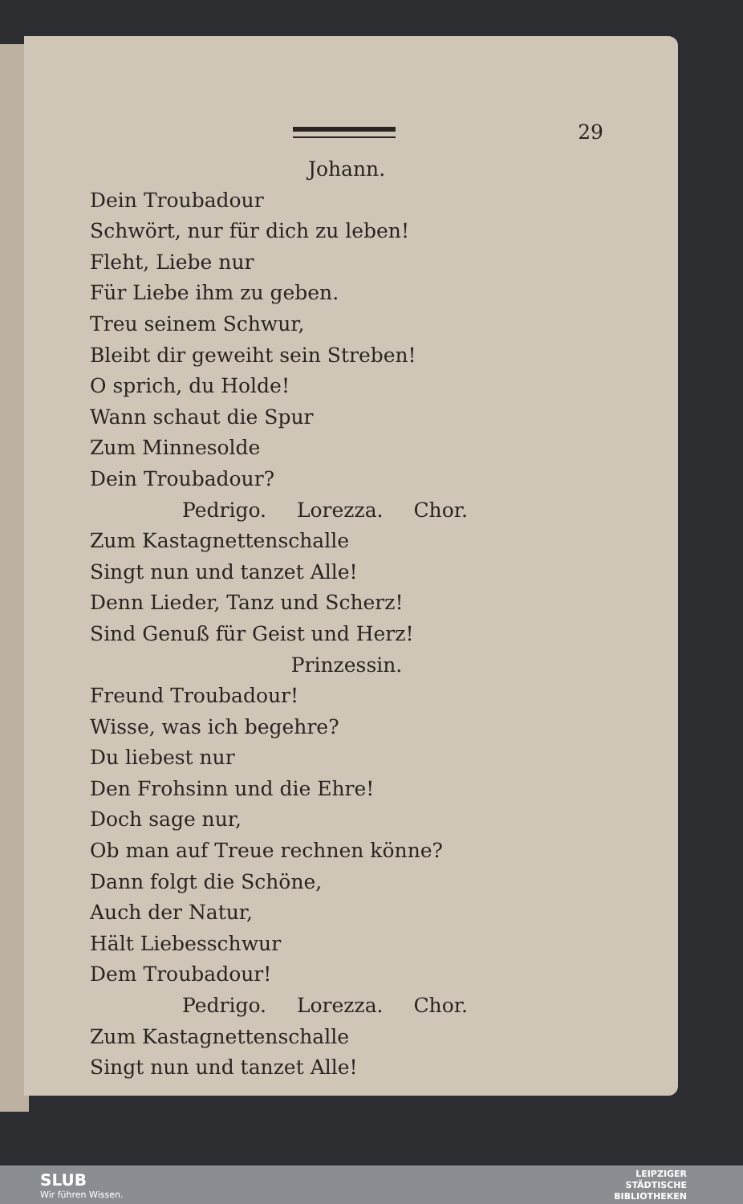29
Johann.
Dein Troubadour
Schwört, nur für dich zu leben!
Fleht, Liebe nur
Für Liebe ihm zu geben.
Treu seinem Schwur,
Bleibt dir geweiht sein Streben!
O sprich, du Holde!
Wann schaut die Spur
Zum Minnesolde
Dein Troubadour?
Pedrigo. Lorezza. Chor.
Zum Kastagnettenschalle
Singt nun und tanzet Alle!
Denn Lieder, Tanz und Scherz!
Sind Genuß für Geist und Herz!
Prinzessin.
Freund Troubadour!
Wisse, was ich begehre?
Du liebest nur
Den Frohsinn und die Ehre!
Doch sage nur,
Ob man auf Treue rechnen könne?
Dann folgt die Schöne,
Auch der Natur,
Hält Liebesschwur
Dem Troubadour!
Pedrigo. Lorezza. Chor.
Zum Kastagnettenschalle
Singt nun und tanzet Alle!
SLUB
Wir führen Wissen.
LEIPZIGER
STÄDTISCHE
BIBLIOTHEKEN